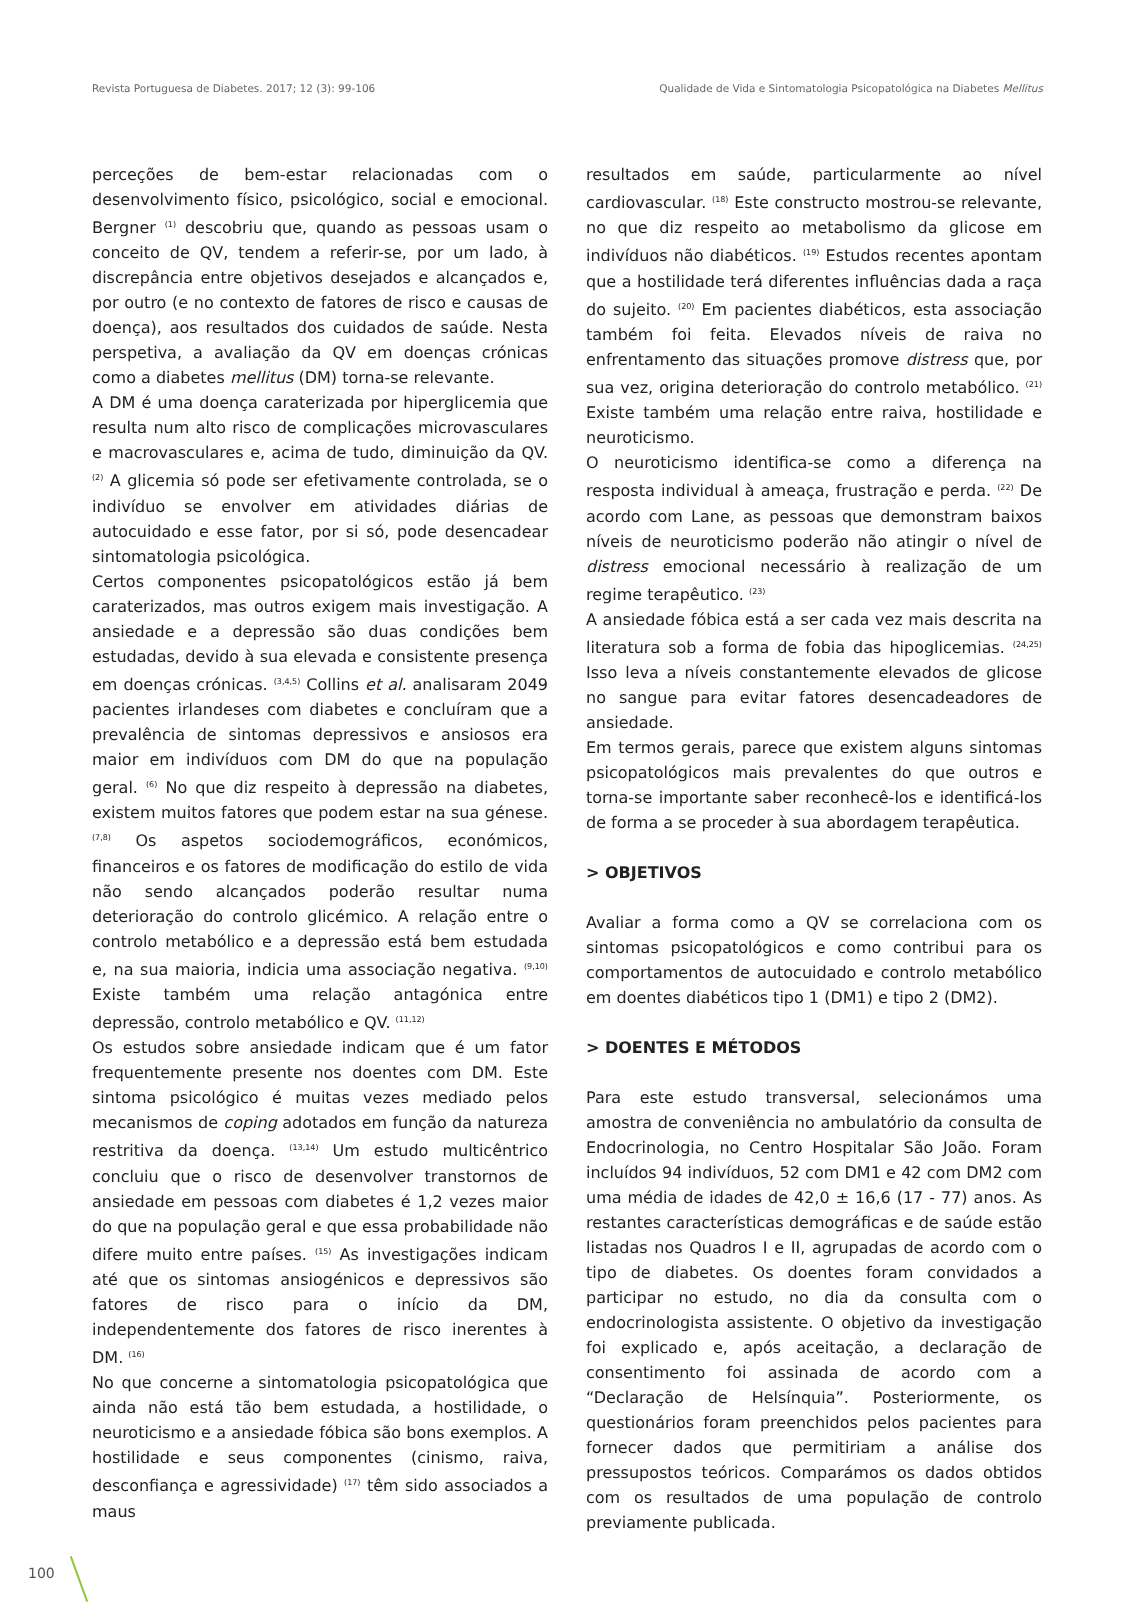Revista Portuguesa de Diabetes. 2017; 12 (3): 99-106 Qualidade de Vida e Sintomatologia Psicopatológica na Diabetes Mellitus
perceções de bem-estar relacionadas com o desenvolvimento físico, psicológico, social e emocional. Bergner <sup>(1)</sup> descobriu que, quando as pessoas usam o conceito de QV, tendem a referir-se, por um lado, à discrepância entre objetivos desejados e alcançados e, por outro (e no contexto de fatores de risco e causas de doença), aos resultados dos cuidados de saúde. Nesta perspetiva, a avaliação da QV em doenças crónicas como a diabetes mellitus (DM) torna-se relevante.
A DM é uma doença caraterizada por hiperglicemia que resulta num alto risco de complicações microvasculares e macrovasculares e, acima de tudo, diminuição da QV. <sup>(2)</sup> A glicemia só pode ser efetivamente controlada, se o indivíduo se envolver em atividades diárias de autocuidado e esse fator, por si só, pode desencadear sintomatologia psicológica.
Certos componentes psicopatológicos estão já bem caraterizados, mas outros exigem mais investigação. A ansiedade e a depressão são duas condições bem estudadas, devido à sua elevada e consistente presença em doenças crónicas. <sup>(3,4,5)</sup> Collins et al. analisaram 2049 pacientes irlandeses com diabetes e concluíram que a prevalência de sintomas depressivos e ansiosos era maior em indivíduos com DM do que na população geral. <sup>(6)</sup> No que diz respeito à depressão na diabetes, existem muitos fatores que podem estar na sua génese. <sup>(7,8)</sup> Os aspetos sociodemográficos, económicos, financeiros e os fatores de modificação do estilo de vida não sendo alcançados poderão resultar numa deterioração do controlo glicémico. A relação entre o controlo metabólico e a depressão está bem estudada e, na sua maioria, indicia uma associação negativa. <sup>(9,10)</sup> Existe também uma relação antagónica entre depressão, controlo metabólico e QV. <sup>(11,12)</sup>
Os estudos sobre ansiedade indicam que é um fator frequentemente presente nos doentes com DM. Este sintoma psicológico é muitas vezes mediado pelos mecanismos de coping adotados em função da natureza restritiva da doença. <sup>(13,14)</sup> Um estudo multicêntrico concluiu que o risco de desenvolver transtornos de ansiedade em pessoas com diabetes é 1,2 vezes maior do que na população geral e que essa probabilidade não difere muito entre países. <sup>(15)</sup> As investigações indicam até que os sintomas ansiogénicos e depressivos são fatores de risco para o início da DM, independentemente dos fatores de risco inerentes à DM. <sup>(16)</sup>
No que concerne a sintomatologia psicopatológica que ainda não está tão bem estudada, a hostilidade, o neuroticismo e a ansiedade fóbica são bons exemplos. A hostilidade e seus componentes (cinismo, raiva, desconfiança e agressividade) <sup>(17)</sup> têm sido associados a maus
resultados em saúde, particularmente ao nível cardiovascular. <sup>(18)</sup> Este constructo mostrou-se relevante, no que diz respeito ao metabolismo da glicose em indivíduos não diabéticos. <sup>(19)</sup> Estudos recentes apontam que a hostilidade terá diferentes influências dada a raça do sujeito. <sup>(20)</sup> Em pacientes diabéticos, esta associação também foi feita. Elevados níveis de raiva no enfrentamento das situações promove distress que, por sua vez, origina deterioração do controlo metabólico. <sup>(21)</sup> Existe também uma relação entre raiva, hostilidade e neuroticismo.
O neuroticismo identifica-se como a diferença na resposta individual à ameaça, frustração e perda. <sup>(22)</sup> De acordo com Lane, as pessoas que demonstram baixos níveis de neuroticismo poderão não atingir o nível de distress emocional necessário à realização de um regime terapêutico. <sup>(23)</sup>
A ansiedade fóbica está a ser cada vez mais descrita na literatura sob a forma de fobia das hipoglicemias. <sup>(24,25)</sup> Isso leva a níveis constantemente elevados de glicose no sangue para evitar fatores desencadeadores de ansiedade.
Em termos gerais, parece que existem alguns sintomas psicopatológicos mais prevalentes do que outros e torna-se importante saber reconhecê-los e identificá-los de forma a se proceder à sua abordagem terapêutica.
> OBJETIVOS
Avaliar a forma como a QV se correlaciona com os sintomas psicopatológicos e como contribui para os comportamentos de autocuidado e controlo metabólico em doentes diabéticos tipo 1 (DM1) e tipo 2 (DM2).
> DOENTES E MÉTODOS
Para este estudo transversal, selecionámos uma amostra de conveniência no ambulatório da consulta de Endocrinologia, no Centro Hospitalar São João. Foram incluídos 94 indivíduos, 52 com DM1 e 42 com DM2 com uma média de idades de 42,0 ± 16,6 (17 - 77) anos. As restantes características demográficas e de saúde estão listadas nos Quadros I e II, agrupadas de acordo com o tipo de diabetes. Os doentes foram convidados a participar no estudo, no dia da consulta com o endocrinologista assistente. O objetivo da investigação foi explicado e, após aceitação, a declaração de consentimento foi assinada de acordo com a “Declaração de Helsínquia”. Posteriormente, os questionários foram preenchidos pelos pacientes para fornecer dados que permitiriam a análise dos pressupostos teóricos. Comparámos os dados obtidos com os resultados de uma população de controlo previamente publicada.
100